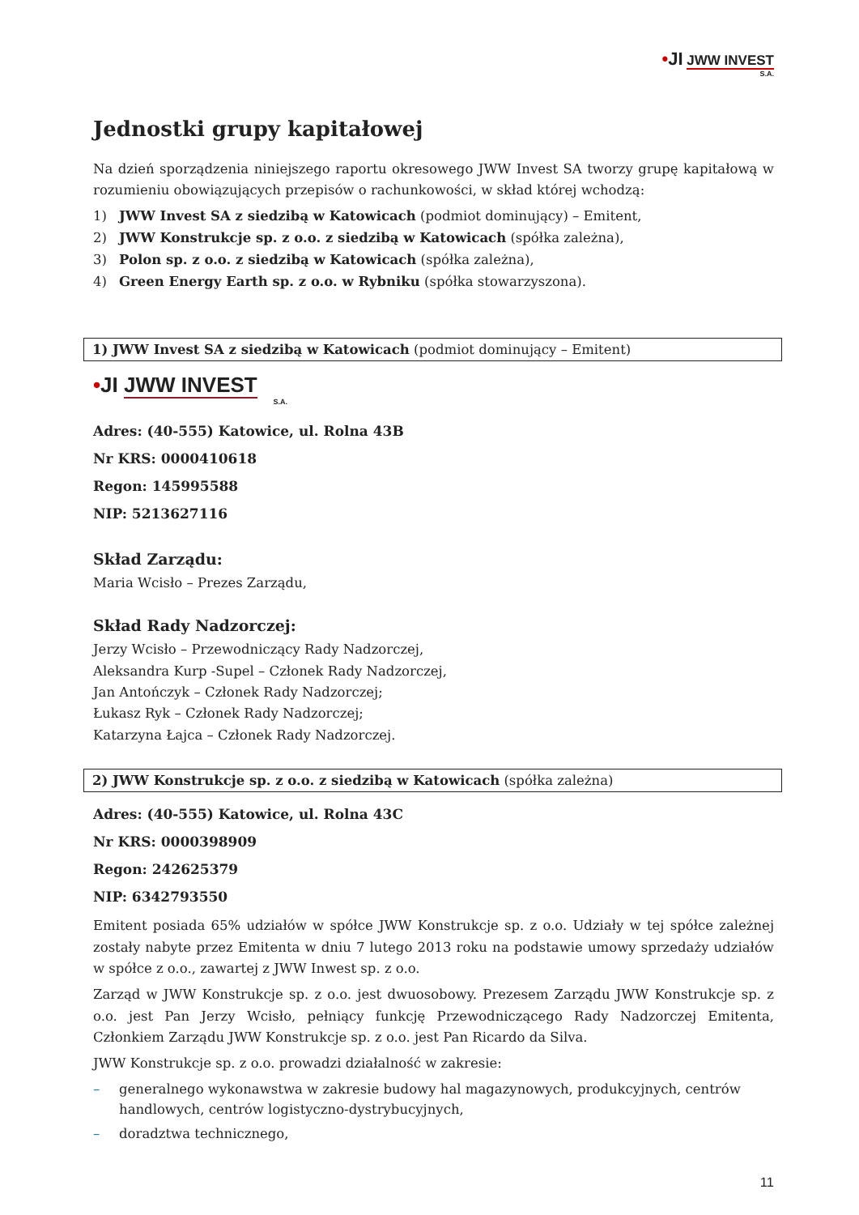•JI JWW INVEST
S.A.
Jednostki grupy kapitałowej
Na dzień sporządzenia niniejszego raportu okresowego JWW Invest SA tworzy grupę kapitałową w rozumieniu obowiązujących przepisów o rachunkowości, w skład której wchodzą:
1) JWW Invest SA z siedzibą w Katowicach (podmiot dominujący) – Emitent,
2) JWW Konstrukcje sp. z o.o. z siedzibą w Katowicach (spółka zależna),
3) Polon sp. z o.o. z siedzibą w Katowicach (spółka zależna),
4) Green Energy Earth sp. z o.o. w Rybniku (spółka stowarzyszona).
1) JWW Invest SA z siedzibą w Katowicach (podmiot dominujący – Emitent)
•JI JWW INVEST
S.A.
Adres: (40-555) Katowice, ul. Rolna 43B
Nr KRS: 0000410618
Regon: 145995588
NIP: 5213627116
Skład Zarządu:
Maria Wcisło – Prezes Zarządu,
Skład Rady Nadzorczej:
Jerzy Wcisło – Przewodniczący Rady Nadzorczej,
Aleksandra Kurp -Supel – Członek Rady Nadzorczej,
Jan Antończyk – Członek Rady Nadzorczej;
Łukasz Ryk – Członek Rady Nadzorczej;
Katarzyna Łajca – Członek Rady Nadzorczej.
2) JWW Konstrukcje sp. z o.o. z siedzibą w Katowicach (spółka zależna)
Adres: (40-555) Katowice, ul. Rolna 43C
Nr KRS: 0000398909
Regon: 242625379
NIP: 6342793550
Emitent posiada 65% udziałów w spółce JWW Konstrukcje sp. z o.o. Udziały w tej spółce zależnej zostały nabyte przez Emitenta w dniu 7 lutego 2013 roku na podstawie umowy sprzedaży udziałów w spółce z o.o., zawartej z JWW Inwest sp. z o.o.
Zarząd w JWW Konstrukcje sp. z o.o. jest dwuosobowy. Prezesem Zarządu JWW Konstrukcje sp. z o.o. jest Pan Jerzy Wcisło, pełniący funkcję Przewodniczącego Rady Nadzorczej Emitenta, Członkiem Zarządu JWW Konstrukcje sp. z o.o. jest Pan Ricardo da Silva.
JWW Konstrukcje sp. z o.o. prowadzi działalność w zakresie:
– generalnego wykonawstwa w zakresie budowy hal magazynowych, produkcyjnych, centrów handlowych, centrów logistyczno-dystrybucyjnych,
– doradztwa technicznego,
11